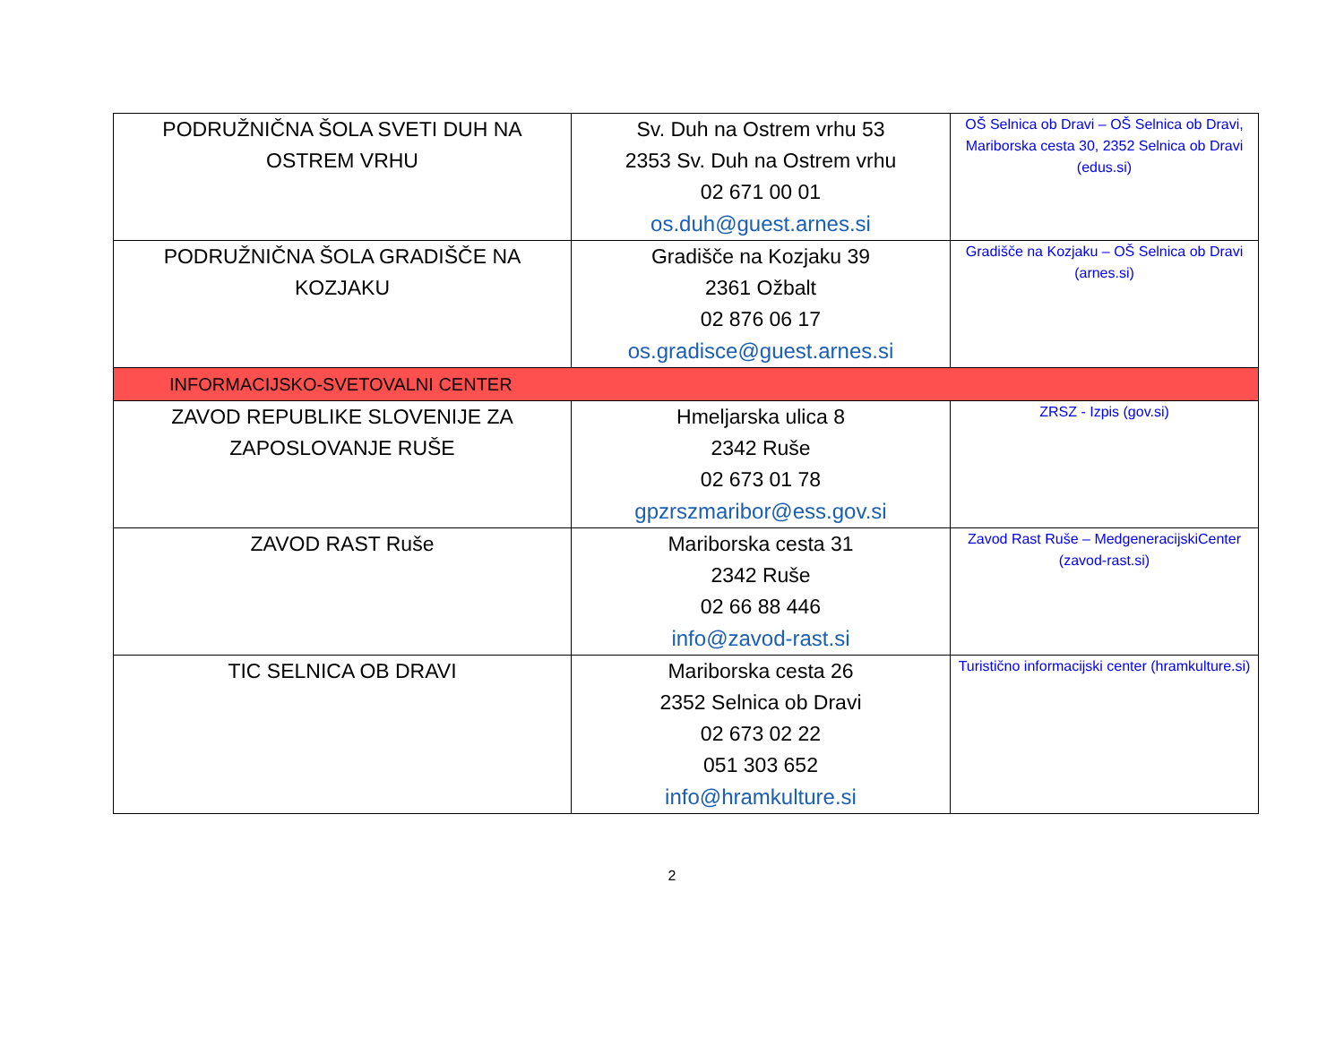| PODRUŽNIČNA ŠOLA SVETI DUH NA OSTREM VRHU | Sv. Duh na Ostrem vrhu 53 2353 Sv. Duh na Ostrem vrhu 02 671 00 01 os.duh@guest.arnes.si | OŠ Selnica ob Dravi – OŠ Selnica ob Dravi, Mariborska cesta 30, 2352 Selnica ob Dravi (edus.si) |
| PODRUŽNIČNA ŠOLA GRADIŠČE NA KOZJAKU | Gradišče na Kozjaku 39 2361 Ožbalt 02 876 06 17 os.gradisce@guest.arnes.si | Gradišče na Kozjaku – OŠ Selnica ob Dravi (arnes.si) |
| INFORMACIJSKO-SVETOVALNI CENTER | | |
| ZAVOD REPUBLIKE SLOVENIJE ZA ZAPOSLOVANJE RUŠE | Hmeljarska ulica 8 2342 Ruše 02 673 01 78 gpzrszmaribor@ess.gov.si | ZRSZ - Izpis (gov.si) |
| ZAVOD RAST Ruše | Mariborska cesta 31 2342 Ruše 02 66 88 446 info@zavod-rast.si | Zavod Rast Ruše – MedgeneracijskiCenter (zavod-rast.si) |
| TIC SELNICA OB DRAVI | Mariborska cesta 26 2352 Selnica ob Dravi 02 673 02 22 051 303 652 info@hramkulture.si | Turistično informacijski center (hramkulture.si) |
2